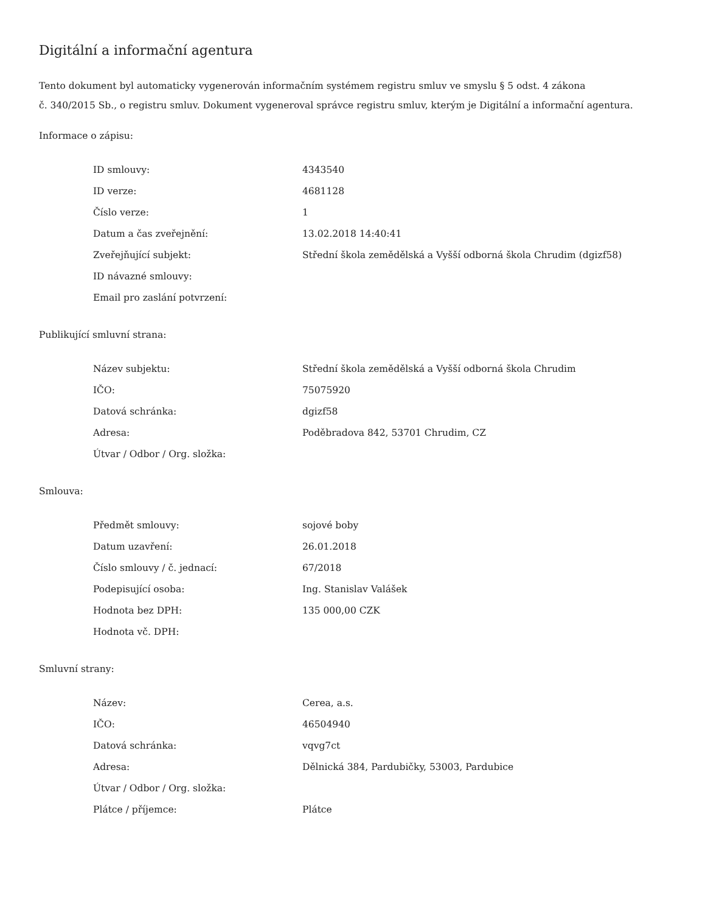Digitální a informační agentura
Tento dokument byl automaticky vygenerován informačním systémem registru smluv ve smyslu § 5 odst. 4 zákona
č. 340/2015 Sb., o registru smluv. Dokument vygeneroval správce registru smluv, kterým je Digitální a informační agentura.
Informace o zápisu:
| ID smlouvy: | 4343540 |
| ID verze: | 4681128 |
| Číslo verze: | 1 |
| Datum a čas zveřejnění: | 13.02.2018 14:40:41 |
| Zveřejňující subjekt: | Střední škola zemědělská a Vyšší odborná škola Chrudim (dgizf58) |
| ID návazné smlouvy: | |
| Email pro zaslání potvrzení: | |
Publikující smluvní strana:
| Název subjektu: | Střední škola zemědělská a Vyšší odborná škola Chrudim |
| IČO: | 75075920 |
| Datová schránka: | dgizf58 |
| Adresa: | Poděbradova 842, 53701 Chrudim, CZ |
| Útvar / Odbor / Org. složka: | |
Smlouva:
| Předmět smlouvy: | sojové boby |
| Datum uzavření: | 26.01.2018 |
| Číslo smlouvy / č. jednací: | 67/2018 |
| Podepisující osoba: | Ing. Stanislav Valášek |
| Hodnota bez DPH: | 135 000,00 CZK |
| Hodnota vč. DPH: | |
Smluvní strany:
| Název: | Cerea, a.s. |
| IČO: | 46504940 |
| Datová schránka: | vqvg7ct |
| Adresa: | Dělnická 384, Pardubičky, 53003, Pardubice |
| Útvar / Odbor / Org. složka: | |
| Plátce / příjemce: | Plátce |